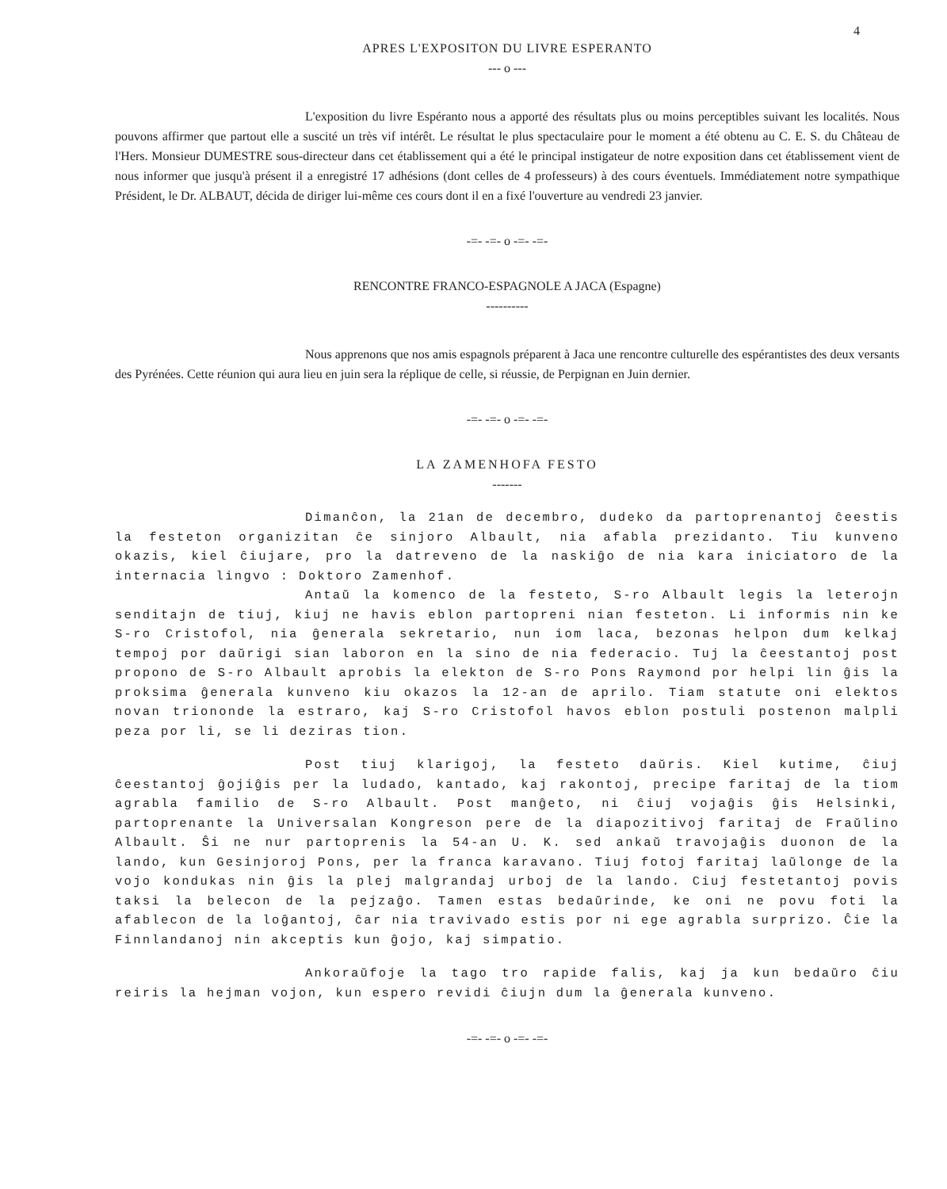4
APRES L'EXPOSITON DU LIVRE ESPERANTO
--- o ---
L'exposition du livre Espéranto nous a apporté des résultats plus ou moins perceptibles suivant les localités. Nous pouvons affirmer que partout elle a suscité un très vif intérêt. Le résultat le plus spectaculaire pour le moment a été obtenu au C. E. S. du Château de l'Hers. Monsieur DUMESTRE sous-directeur dans cet établissement qui a été le principal instigateur de notre exposition dans cet établissement vient de nous informer que jusqu'à présent il a enregistré 17 adhésions (dont celles de 4 professeurs) à des cours éventuels. Immédiatement notre sympathique Président, le Dr. ALBAUT, décida de diriger lui-même ces cours dont il en a fixé l'ouverture au vendredi 23 janvier.
-=- -=- o -=- -=-
RENCONTRE FRANCO-ESPAGNOLE A JACA (Espagne)
----------
Nous apprenons que nos amis espagnols préparent à Jaca une rencontre culturelle des espérantistes des deux versants des Pyrénées. Cette réunion qui aura lieu en juin sera la réplique de celle, si réussie, de Perpignan en Juin dernier.
-=- -=- o -=- -=-
LA ZAMENHOFA FESTO
-------
Dimanĉon, la 21an de decembro, dudeko da partoprenantoj ĉeestis la festeton organizitan ĉe sinjoro Albault, nia afabla prezidanto. Tiu kunveno okazis, kiel ĉiujare, pro la datreveno de la naskiĝo de nia kara iniciatoro de la internacia lingvo : Doktoro Zamenhof.
Antaŭ la komenco de la festeto, S-ro Albault legis la leterojn senditajn de tiuj, kiuj ne havis eblon partopreni nian festeton. Li informis nin ke S-ro Cristofol, nia ĝenerala sekretario, nun iom laca, bezonas helpon dum kelkaj tempoj por daŭrigi sian laboron en la sino de nia federacio. Tuj la ĉeestantoj post propono de S-ro Albault aprobis la elekton de S-ro Pons Raymond por helpi lin ĝis la proksima ĝenerala kunveno kiu okazos la 12-an de aprilo. Tiam statute oni elektos novan triononde la estraro, kaj S-ro Cristofol havos eblon postuli postenon malpli peza por li, se li deziras tion.
Post tiuj klarigoj, la festeto daŭris. Kiel kutime, ĉiuj ĉeestantoj ĝojiĝis per la ludado, kantado, kaj rakontoj, precipe faritaj de la tiom agrabla familio de S-ro Albault. Post manĝeto, ni ĉiuj vojaĝis ĝis Helsinki, partoprenante la Universalan Kongreson pere de la diapozitivoj faritaj de Fraŭlino Albault. Ŝi ne nur partoprenis la 54-an U. K. sed ankaŭ travojaĝis duonon de la lando, kun Gesinjoroj Pons, per la franca karavano. Tiuj fotoj faritaj laŭlonge de la vojo kondukas nin ĝis la plej malgrandaj urboj de la lando. Ciuj festetantoj povis taksi la belecon de la pejzaĝo. Tamen estas bedaŭrinde, ke oni ne povu foti la afablecon de la loĝantoj, ĉar nia travivado estis por ni ege agrabla surprizo. Ĉie la Finnlandanoj nin akceptis kun ĝojo, kaj simpatio.
Ankoraŭfoje la tago tro rapide falis, kaj ja kun bedaŭro ĉiu reiris la hejman vojon, kun espero revidi ĉiujn dum la ĝenerala kunveno.
-=- -=- o -=- -=-